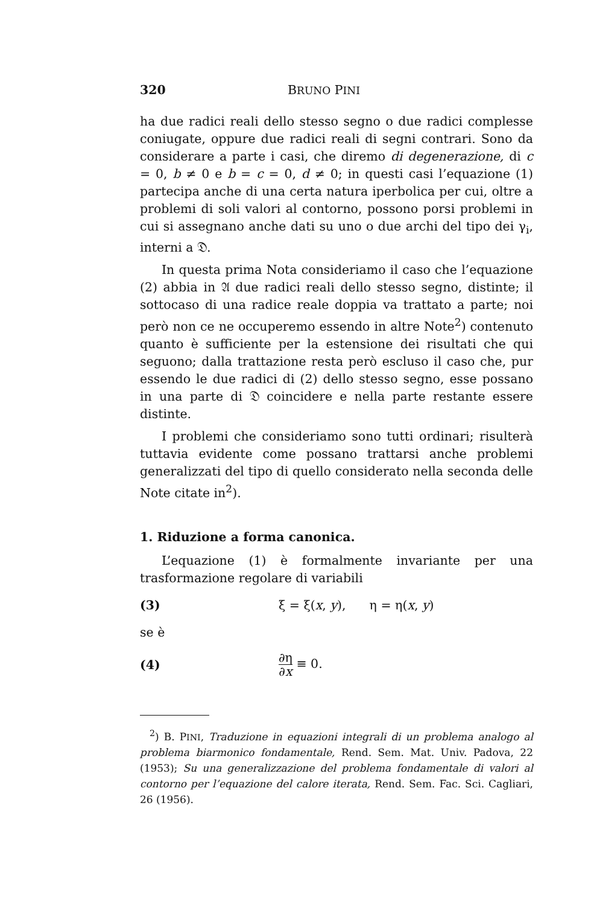320 BRUNO PINI
ha due radici reali dello stesso segno o due radici complesse coniugate, oppure due radici reali di segni contrari. Sono da considerare a parte i casi, che diremo di degenerazione, di c = 0, b ≠ 0 e b = c = 0, d ≠ 0; in questi casi l’equazione (1) partecipa anche di una certa natura iperbolica per cui, oltre a problemi di soli valori al contorno, possono porsi problemi in cui si assegnano anche dati su uno o due archi del tipo dei γ<sub>i</sub>, interni a 𝔇.
In questa prima Nota consideriamo il caso che l’equazione (2) abbia in 𝔄 due radici reali dello stesso segno, distinte; il sottocaso di una radice reale doppia va trattato a parte; noi però non ce ne occuperemo essendo in altre Note<sup>2</sup>) contenuto quanto è sufficiente per la estensione dei risultati che qui seguono; dalla trattazione resta però escluso il caso che, pur essendo le due radici di (2) dello stesso segno, esse possano in una parte di 𝔇 coincidere e nella parte restante essere distinte.
I problemi che consideriamo sono tutti ordinari; risulterà tuttavia evidente come possano trattarsi anche problemi generalizzati del tipo di quello considerato nella seconda delle Note citate in<sup>2</sup>).
1. Riduzione a forma canonica.
L’equazione (1) è formalmente invariante per una trasformazione regolare di variabili
(3) ξ = ξ(x, y), η = η(x, y)
se è
(4) ∂η ∂x ≡ 0.
<sup>2</sup>) B. PINI, Traduzione in equazioni integrali di un problema analogo al problema biarmonico fondamentale, Rend. Sem. Mat. Univ. Padova, 22 (1953); Su una generalizzazione del problema fondamentale di valori al contorno per l’equazione del calore iterata, Rend. Sem. Fac. Sci. Cagliari, 26 (1956).